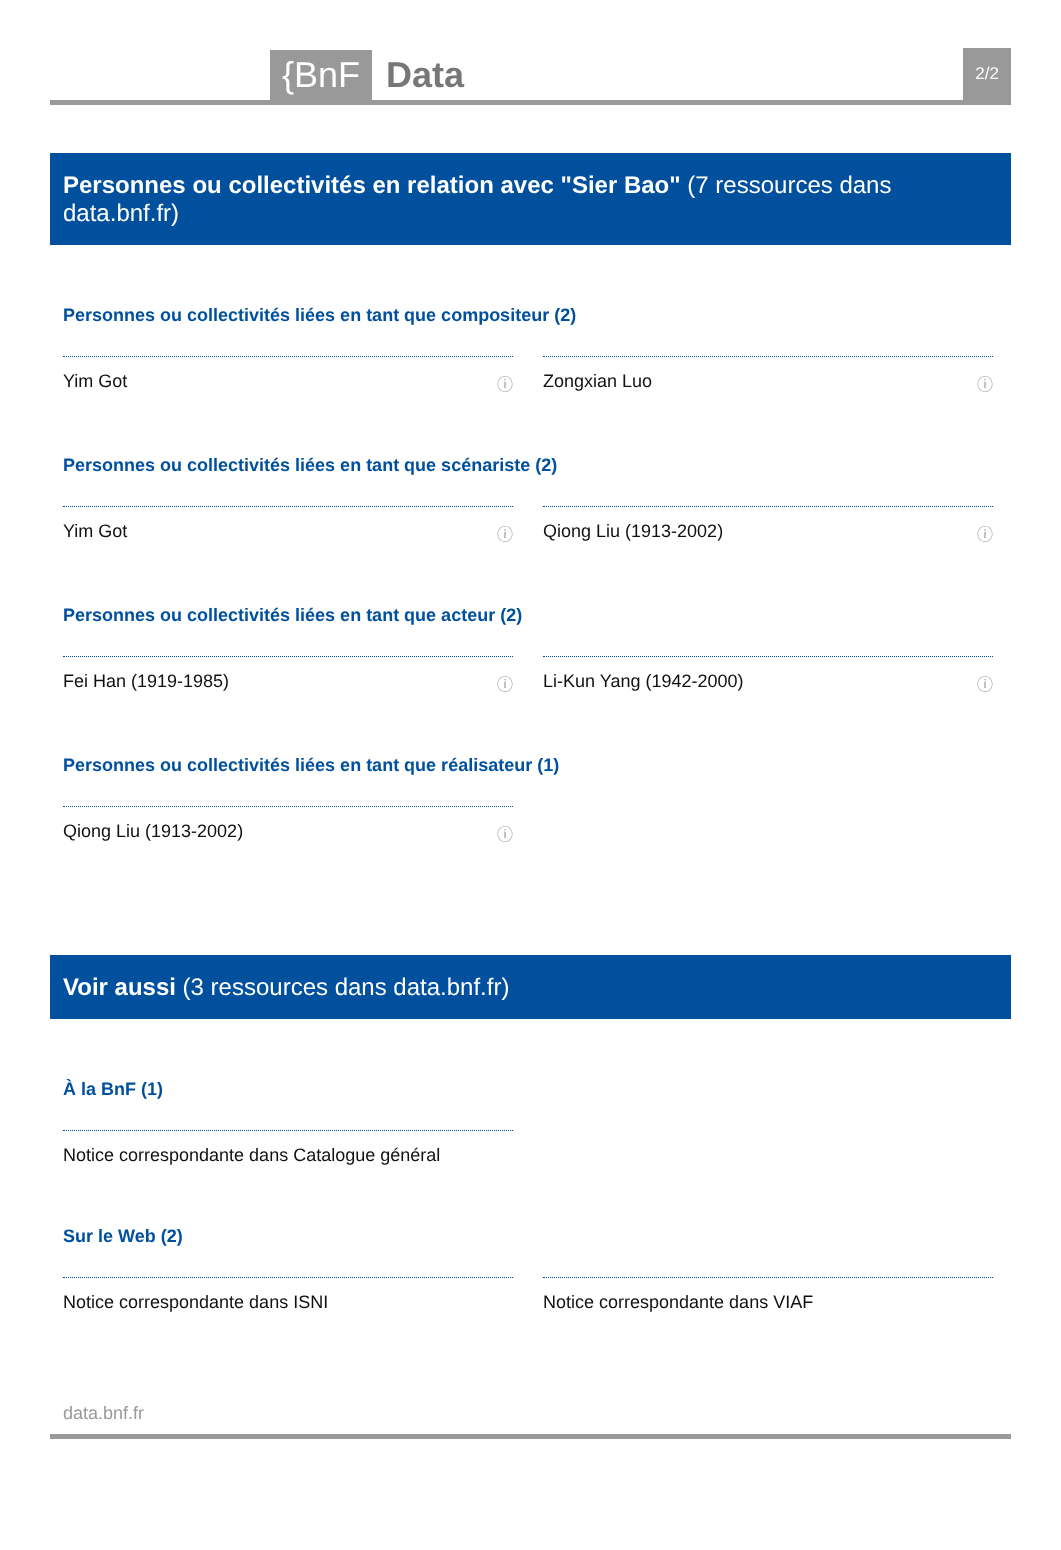{BnF
Data
2/2
Personnes ou collectivités en relation avec "Sier Bao" (7 ressources dans data.bnf.fr)
Personnes ou collectivités liées en tant que compositeur (2)
Yim Got ⓘ Zongxian Luo ⓘ
Personnes ou collectivités liées en tant que scénariste (2)
Yim Got ⓘ Qiong Liu (1913-2002) ⓘ
Personnes ou collectivités liées en tant que acteur (2)
Fei Han (1919-1985) ⓘ Li-Kun Yang (1942-2000) ⓘ
Personnes ou collectivités liées en tant que réalisateur (1)
Qiong Liu (1913-2002) ⓘ
Voir aussi (3 ressources dans data.bnf.fr)
À la BnF (1)
Notice correspondante dans Catalogue général
Sur le Web (2)
Notice correspondante dans ISNI Notice correspondante dans VIAF
data.bnf.fr